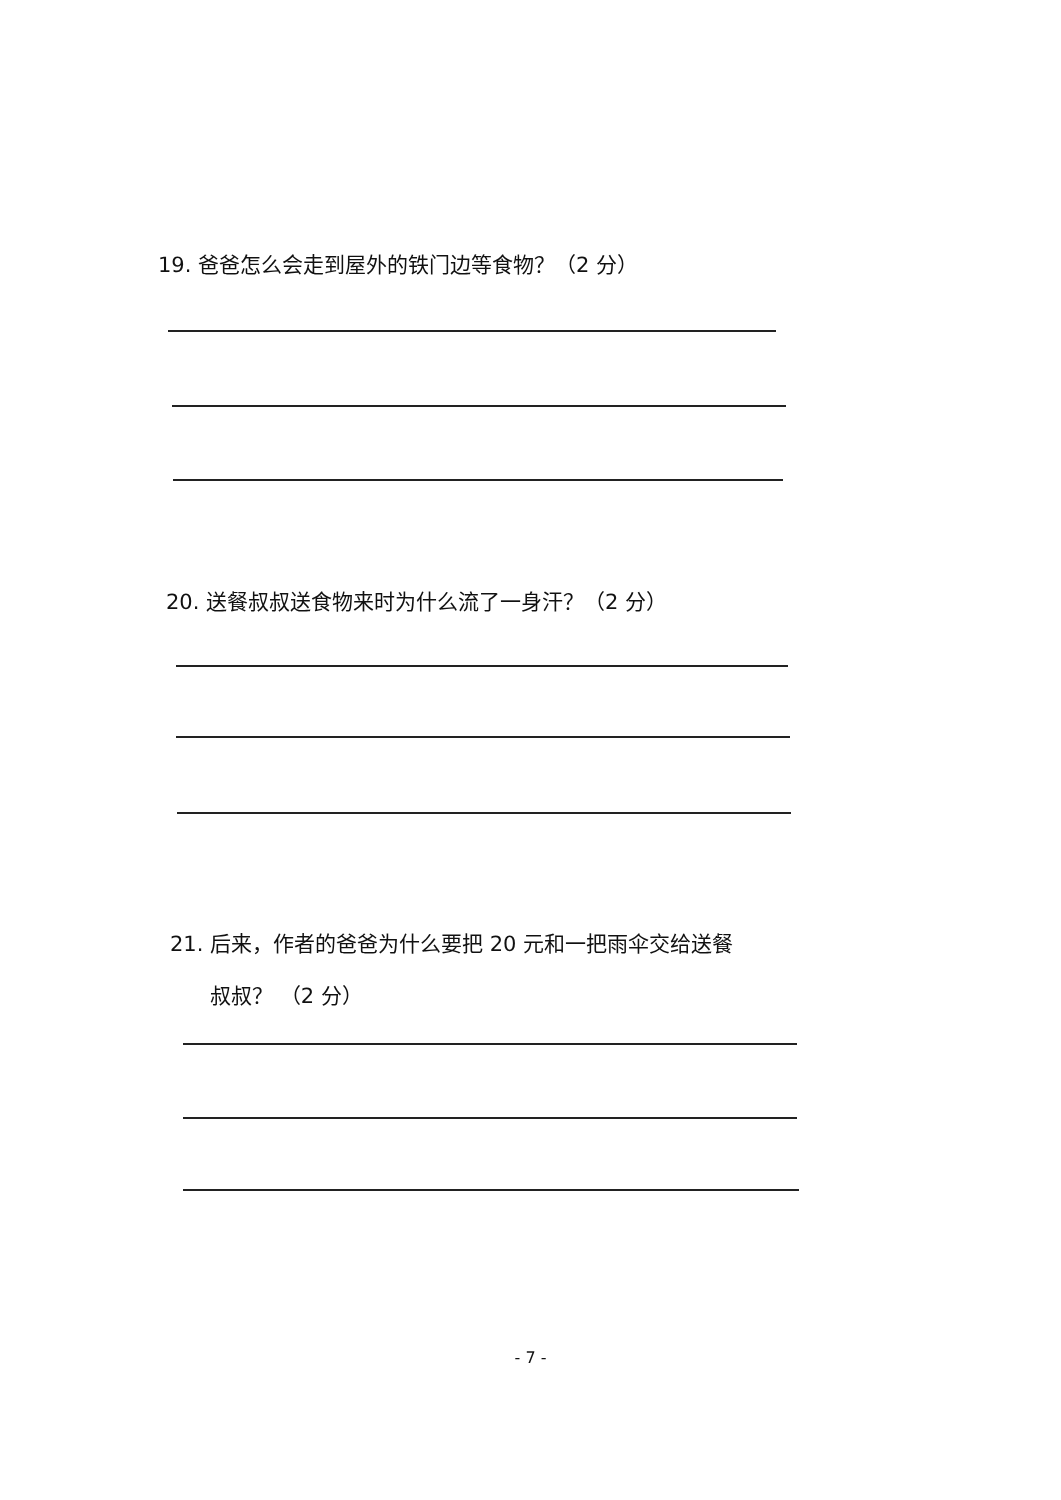19. 爸爸怎么会走到屋外的铁门边等食物？（2 分）
20. 送餐叔叔送食物来时为什么流了一身汗？（2 分）
21. 后来，作者的爸爸为什么要把 20 元和一把雨伞交给送餐
叔叔？ （2 分）
- 7 -